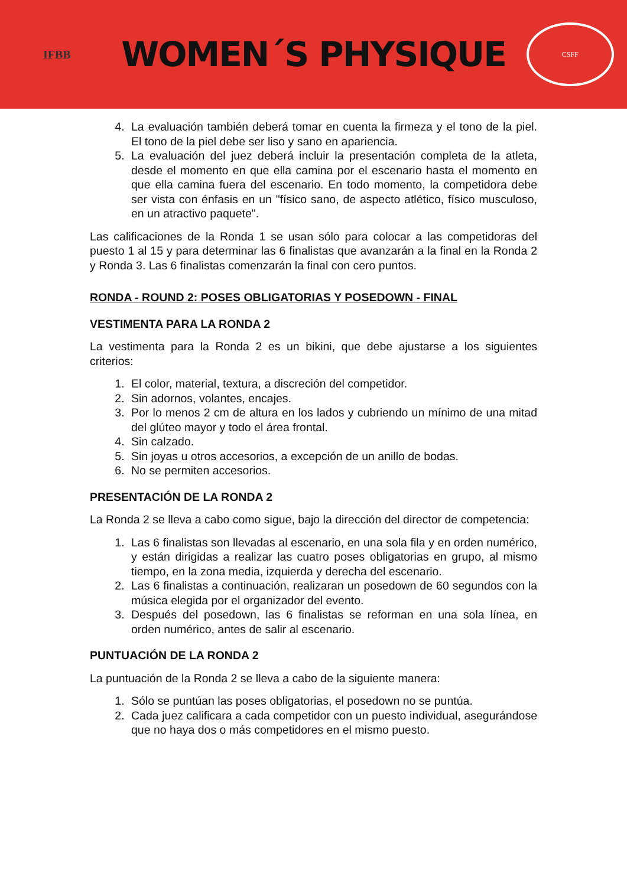IFBB
WOMEN´S PHYSIQUE
CSFF
4. La evaluación también deberá tomar en cuenta la firmeza y el tono de la piel. El tono de la piel debe ser liso y sano en apariencia.
5. La evaluación del juez deberá incluir la presentación completa de la atleta, desde el momento en que ella camina por el escenario hasta el momento en que ella camina fuera del escenario. En todo momento, la competidora debe ser vista con énfasis en un "físico sano, de aspecto atlético, físico musculoso, en un atractivo paquete".
Las calificaciones de la Ronda 1 se usan sólo para colocar a las competidoras del puesto 1 al 15 y para determinar las 6 finalistas que avanzarán a la final en la Ronda 2 y Ronda 3. Las 6 finalistas comenzarán la final con cero puntos.
RONDA - ROUND 2: POSES OBLIGATORIAS Y POSEDOWN - FINAL
VESTIMENTA PARA LA RONDA 2
La vestimenta para la Ronda 2 es un bikini, que debe ajustarse a los siguientes criterios:
1. El color, material, textura, a discreción del competidor.
2. Sin adornos, volantes, encajes.
3. Por lo menos 2 cm de altura en los lados y cubriendo un mínimo de una mitad del glúteo mayor y todo el área frontal.
4. Sin calzado.
5. Sin joyas u otros accesorios, a excepción de un anillo de bodas.
6. No se permiten accesorios.
PRESENTACIÓN DE LA RONDA 2
La Ronda 2 se lleva a cabo como sigue, bajo la dirección del director de competencia:
1. Las 6 finalistas son llevadas al escenario, en una sola fila y en orden numérico, y están dirigidas a realizar las cuatro poses obligatorias en grupo, al mismo tiempo, en la zona media, izquierda y derecha del escenario.
2. Las 6 finalistas a continuación, realizaran un posedown de 60 segundos con la música elegida por el organizador del evento.
3. Después del posedown, las 6 finalistas se reforman en una sola línea, en orden numérico, antes de salir al escenario.
PUNTUACIÓN DE LA RONDA 2
La puntuación de la Ronda 2 se lleva a cabo de la siguiente manera:
1. Sólo se puntúan las poses obligatorias, el posedown no se puntúa.
2. Cada juez calificara a cada competidor con un puesto individual, asegurándose que no haya dos o más competidores en el mismo puesto.